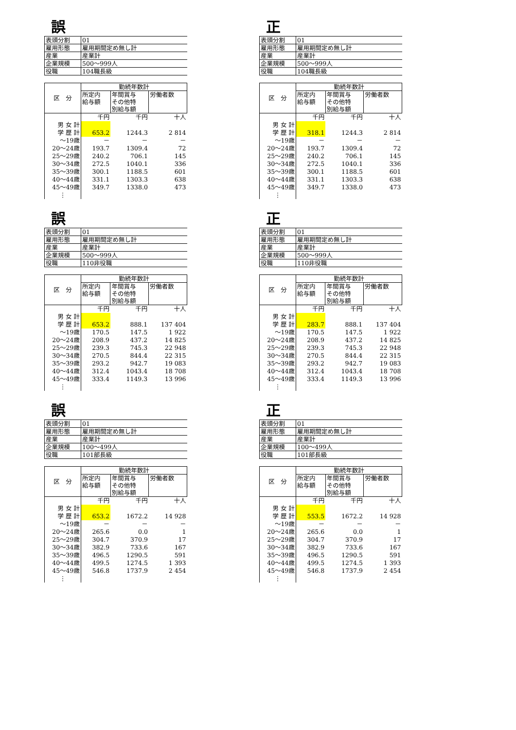誤
| 表頭分割 | 01 |
| 雇用形態 | 雇用期間定め無し計 |
| 産業 | 産業計 |
| 企業規模 | 500～999人 |
| 役職 | 104職長級 |
| 区 分 | 勤続年数計 | | |
| --- | --- | --- | --- |
| | 所定内 給与額 | 年間賞与 その他特 別給与額 | 労働者数 |
| | 千円 | 千円 | 十人 |
| 男 女 計 学 歴 計 | 653.2 | 1244.3 | 2 814 |
| ～19歳 | － | － | － |
| 20～24歳 | 193.7 | 1309.4 | 72 |
| 25～29歳 | 240.2 | 706.1 | 145 |
| 30～34歳 | 272.5 | 1040.1 | 336 |
| 35～39歳 | 300.1 | 1188.5 | 601 |
| 40～44歳 | 331.1 | 1303.3 | 638 |
| 45～49歳 | 349.7 | 1338.0 | 473 |
| ⋮ | | | |
正
| 表頭分割 | 01 |
| 雇用形態 | 雇用期間定め無し計 |
| 産業 | 産業計 |
| 企業規模 | 500～999人 |
| 役職 | 104職長級 |
| 区 分 | 勤続年数計 | | |
| --- | --- | --- | --- |
| | 所定内 給与額 | 年間賞与 その他特 別給与額 | 労働者数 |
| | 千円 | 千円 | 十人 |
| 男 女 計 学 歴 計 | 318.1 | 1244.3 | 2 814 |
| ～19歳 | － | － | － |
| 20～24歳 | 193.7 | 1309.4 | 72 |
| 25～29歳 | 240.2 | 706.1 | 145 |
| 30～34歳 | 272.5 | 1040.1 | 336 |
| 35～39歳 | 300.1 | 1188.5 | 601 |
| 40～44歳 | 331.1 | 1303.3 | 638 |
| 45～49歳 | 349.7 | 1338.0 | 473 |
| ⋮ | | | |
誤
| 表頭分割 | 01 |
| 雇用形態 | 雇用期間定め無し計 |
| 産業 | 産業計 |
| 企業規模 | 500～999人 |
| 役職 | 110非役職 |
| 区 分 | 勤続年数計 | | |
| --- | --- | --- | --- |
| | 所定内 給与額 | 年間賞与 その他特 別給与額 | 労働者数 |
| | 千円 | 千円 | 十人 |
| 男 女 計 学 歴 計 | 653.2 | 888.1 | 137 404 |
| ～19歳 | 170.5 | 147.5 | 1 922 |
| 20～24歳 | 208.9 | 437.2 | 14 825 |
| 25～29歳 | 239.3 | 745.3 | 22 948 |
| 30～34歳 | 270.5 | 844.4 | 22 315 |
| 35～39歳 | 293.2 | 942.7 | 19 083 |
| 40～44歳 | 312.4 | 1043.4 | 18 708 |
| 45～49歳 | 333.4 | 1149.3 | 13 996 |
| ⋮ | | | |
正
| 表頭分割 | 01 |
| 雇用形態 | 雇用期間定め無し計 |
| 産業 | 産業計 |
| 企業規模 | 500～999人 |
| 役職 | 110非役職 |
| 区 分 | 勤続年数計 | | |
| --- | --- | --- | --- |
| | 所定内 給与額 | 年間賞与 その他特 別給与額 | 労働者数 |
| | 千円 | 千円 | 十人 |
| 男 女 計 学 歴 計 | 283.7 | 888.1 | 137 404 |
| ～19歳 | 170.5 | 147.5 | 1 922 |
| 20～24歳 | 208.9 | 437.2 | 14 825 |
| 25～29歳 | 239.3 | 745.3 | 22 948 |
| 30～34歳 | 270.5 | 844.4 | 22 315 |
| 35～39歳 | 293.2 | 942.7 | 19 083 |
| 40～44歳 | 312.4 | 1043.4 | 18 708 |
| 45～49歳 | 333.4 | 1149.3 | 13 996 |
| ⋮ | | | |
誤
| 表頭分割 | 01 |
| 雇用形態 | 雇用期間定め無し計 |
| 産業 | 産業計 |
| 企業規模 | 100～499人 |
| 役職 | 101部長級 |
| 区 分 | 勤続年数計 | | |
| --- | --- | --- | --- |
| | 所定内 給与額 | 年間賞与 その他特 別給与額 | 労働者数 |
| | 千円 | 千円 | 十人 |
| 男 女 計 学 歴 計 | 653.2 | 1672.2 | 14 928 |
| ～19歳 | － | － | － |
| 20～24歳 | 265.6 | 0.0 | 1 |
| 25～29歳 | 304.7 | 370.9 | 17 |
| 30～34歳 | 382.9 | 733.6 | 167 |
| 35～39歳 | 496.5 | 1290.5 | 591 |
| 40～44歳 | 499.5 | 1274.5 | 1 393 |
| 45～49歳 | 546.8 | 1737.9 | 2 454 |
| ⋮ | | | |
正
| 表頭分割 | 01 |
| 雇用形態 | 雇用期間定め無し計 |
| 産業 | 産業計 |
| 企業規模 | 100～499人 |
| 役職 | 101部長級 |
| 区 分 | 勤続年数計 | | |
| --- | --- | --- | --- |
| | 所定内 給与額 | 年間賞与 その他特 別給与額 | 労働者数 |
| | 千円 | 千円 | 十人 |
| 男 女 計 学 歴 計 | 553.5 | 1672.2 | 14 928 |
| ～19歳 | － | － | － |
| 20～24歳 | 265.6 | 0.0 | 1 |
| 25～29歳 | 304.7 | 370.9 | 17 |
| 30～34歳 | 382.9 | 733.6 | 167 |
| 35～39歳 | 496.5 | 1290.5 | 591 |
| 40～44歳 | 499.5 | 1274.5 | 1 393 |
| 45～49歳 | 546.8 | 1737.9 | 2 454 |
| ⋮ | | | |